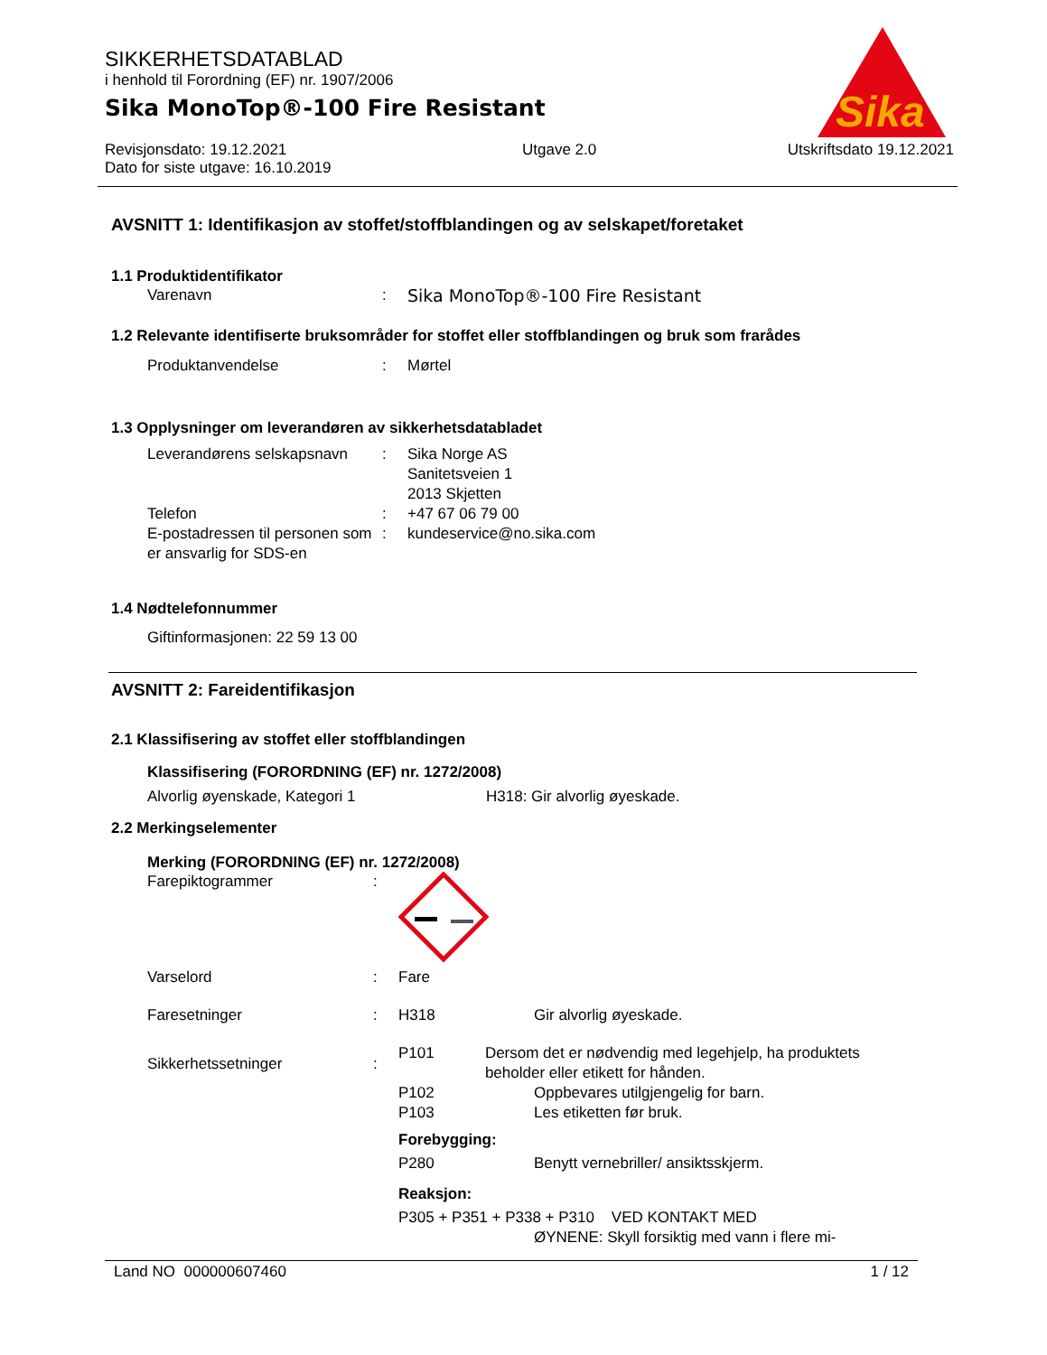SIKKERHETSDATABLAD
i henhold til Forordning (EF) nr. 1907/2006
Sika MonoTop®-100 Fire Resistant
Revisjonsdato: 19.12.2021
Dato for siste utgave: 16.10.2019
Utgave 2.0 Utskriftsdato 19.12.2021
Sika
®
AVSNITT 1: Identifikasjon av stoffet/stoffblandingen og av selskapet/foretaket
1.1 Produktidentifikator
Varenavn : Sika MonoTop®-100 Fire Resistant
1.2 Relevante identifiserte bruksområder for stoffet eller stoffblandingen og bruk som frarådes
Produktanvendelse : Mørtel
1.3 Opplysninger om leverandøren av sikkerhetsdatabladet
Leverandørens selskapsnavn
: Sika Norge AS
Sanitetsveien 1
2013 Skjetten
Telefon : +47 67 06 79 00
E-postadressen til personen som er ansvarlig for SDS-en
: kundeservice@no.sika.com
1.4 Nødtelefonnummer
Giftinformasjonen: 22 59 13 00
AVSNITT 2: Fareidentifikasjon
2.1 Klassifisering av stoffet eller stoffblandingen
Klassifisering (FORORDNING (EF) nr. 1272/2008)
Alvorlig øyenskade, Kategori 1 H318: Gir alvorlig øyeskade.
2.2 Merkingselementer
Merking (FORORDNING (EF) nr. 1272/2008)
Farepiktogrammer :
Varselord : Fare
Faresetninger : H318 Gir alvorlig øyeskade.
Sikkerhetssetninger :
P101 Dersom det er nødvendig med legehjelp, ha produktets beholder eller etikett for hånden.
P102 Oppbevares utilgjengelig for barn.
P103 Les etiketten før bruk.
Forebygging:
P280 Benytt vernebriller/ ansiktsskjerm.
Reaksjon:
P305 + P351 + P338 + P310 VED KONTAKT MED
ØYNENE: Skyll forsiktig med vann i flere mi-
Land NO 000000607460 1 / 12